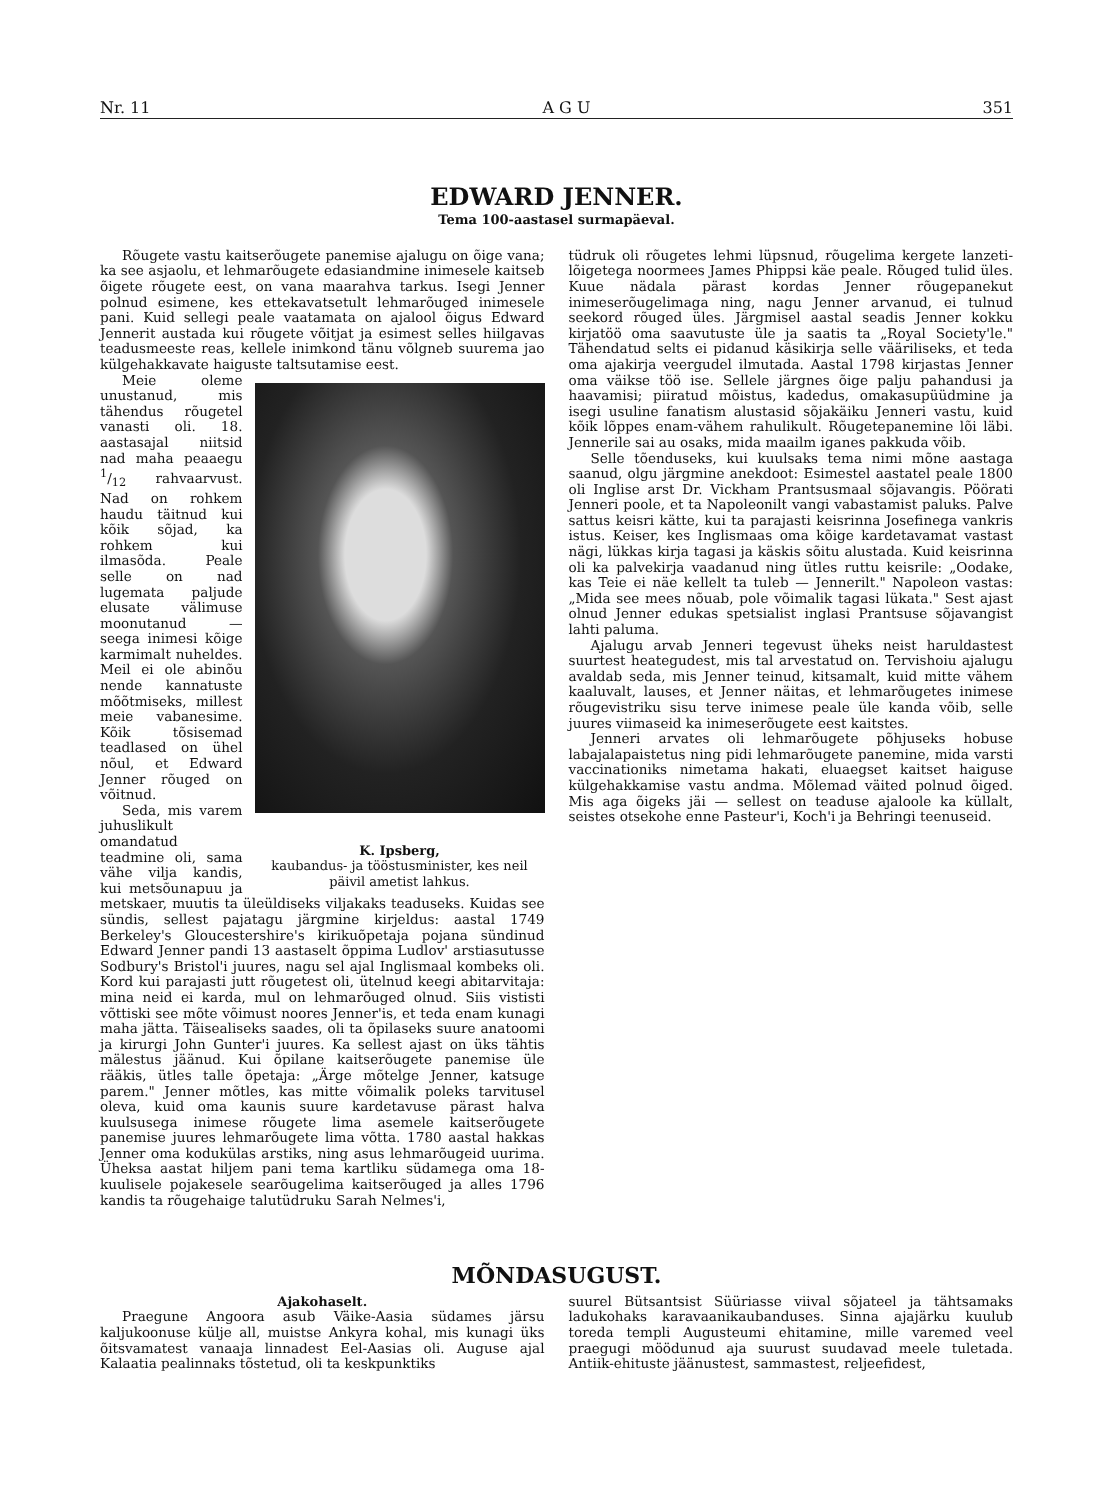Nr. 11 A G U 351
EDWARD JENNER.
Tema 100-aastasel surmapäeval.
Rõugete vastu kaitserõugete panemise ajalugu on õige vana; ka see asjaolu, et lehmarõugete edasiandmine inimesele kaitseb õigete rõugete eest, on vana maarahva tarkus. Isegi Jenner polnud esimene, kes ettekavatsetult lehmarõuged inimesele pani. Kuid sellegi peale vaatamata on ajalool õigus Edward Jennerit austada kui rõugete võitjat ja esimest selles hiilgavas teadusmeeste reas, kellele inimkond tänu võlgneb suurema jao külgehakkavate haiguste taltsutamise eest.
K. Ipsberg,
kaubandus- ja tööstusminister, kes neil päivil ametist lahkus.
Meie oleme unustanud, mis tähendus rõugetel vanasti oli. 18. aastasajal niitsid nad maha peaaegu 1/12 rahvaarvust. Nad on rohkem haudu täitnud kui kõik sõjad, ka rohkem kui ilmasõda. Peale selle on nad lugemata paljude elusate välimuse moonutanud — seega inimesi kõige karmimalt nuheldes. Meil ei ole abinõu nende kannatuste mõõtmiseks, millest meie vabanesime. Kõik tõsisemad teadlased on ühel nõul, et Edward Jenner rõuged on võitnud.
Seda, mis varem juhuslikult omandatud teadmine oli, sama vähe vilja kandis, kui metsõunapuu ja metskaer, muutis ta üleüldiseks viljakaks teaduseks. Kuidas see sündis, sellest pajatagu järgmine kirjeldus: aastal 1749 Berkeley's Gloucestershire's kirikuõpetaja pojana sündinud Edward Jenner pandi 13 aastaselt õppima Ludlov' arstiasutusse Sodbury's Bristol'i juures, nagu sel ajal Inglismaal kombeks oli. Kord kui parajasti jutt rõugetest oli, ütelnud keegi abitarvitaja: mina neid ei karda, mul on lehmarõuged olnud. Siis vististi võttiski see mõte võimust noores Jenner'is, et teda enam kunagi maha jätta. Täisealiseks saades, oli ta õpilaseks suure anatoomi ja kirurgi John Gunter'i juures. Ka sellest ajast on üks tähtis mälestus jäänud. Kui õpilane kaitserõugete panemise üle rääkis, ütles talle õpetaja: „Ärge mõtelge Jenner, katsuge parem." Jenner mõtles, kas mitte võimalik poleks tarvitusel oleva, kuid oma kaunis suure kardetavuse pärast halva kuulsusega inimese rõugete lima asemele kaitserõugete panemise juures lehmarõugete lima võtta. 1780 aastal hakkas Jenner oma kodukülas arstiks, ning asus lehmarõugeid uurima. Üheksa aastat hiljem pani tema kartliku südamega oma 18-kuulisele pojakesele searõugelima kaitserõuged ja alles 1796 kandis ta rõugehaige talutüdruku Sarah Nelmes'i,
tüdruk oli rõugetes lehmi lüpsnud, rõugelima kergete lanzeti-lõigetega noormees James Phippsi käe peale. Rõuged tulid üles. Kuue nädala pärast kordas Jenner rõugepanekut inimeserõugelimaga ning, nagu Jenner arvanud, ei tulnud seekord rõuged üles. Järgmisel aastal seadis Jenner kokku kirjatöö oma saavutuste üle ja saatis ta „Royal Society'le." Tähendatud selts ei pidanud käsikirja selle vääriliseks, et teda oma ajakirja veergudel ilmutada. Aastal 1798 kirjastas Jenner oma väikse töö ise. Sellele järgnes õige palju pahandusi ja haavamisi; piiratud mõistus, kadedus, omakasupüüdmine ja isegi usuline fanatism alustasid sõjakäiku Jenneri vastu, kuid kõik lõppes enam-vähem rahulikult. Rõugetepanemine lõi läbi. Jennerile sai au osaks, mida maailm iganes pakkuda võib.
Selle tõenduseks, kui kuulsaks tema nimi mõne aastaga saanud, olgu järgmine anekdoot: Esimestel aastatel peale 1800 oli Inglise arst Dr. Vickham Prantsusmaal sõjavangis. Pöörati Jenneri poole, et ta Napoleonilt vangi vabastamist paluks. Palve sattus keisri kätte, kui ta parajasti keisrinna Josefinega vankris istus. Keiser, kes Inglismaas oma kõige kardetavamat vastast nägi, lükkas kirja tagasi ja käskis sõitu alustada. Kuid keisrinna oli ka palvekirja vaadanud ning ütles ruttu keisrile: „Oodake, kas Teie ei näe kellelt ta tuleb — Jennerilt." Napoleon vastas: „Mida see mees nõuab, pole võimalik tagasi lükata." Sest ajast olnud Jenner edukas spetsialist inglasi Prantsuse sõjavangist lahti paluma.
Ajalugu arvab Jenneri tegevust üheks neist haruldastest suurtest heategudest, mis tal arvestatud on. Tervishoiu ajalugu avaldab seda, mis Jenner teinud, kitsamalt, kuid mitte vähem kaaluvalt, lauses, et Jenner näitas, et lehmarõugetes inimese rõugevistriku sisu terve inimese peale üle kanda võib, selle juures viimaseid ka inimeserõugete eest kaitstes.
Jenneri arvates oli lehmarõugete põhjuseks hobuse labajalapaistetus ning pidi lehmarõugete panemine, mida varsti vaccinationiks nimetama hakati, eluaegset kaitset haiguse külgehakkamise vastu andma. Mõlemad väited polnud õiged. Mis aga õigeks jäi — sellest on teaduse ajaloole ka küllalt, seistes otsekohe enne Pasteur'i, Koch'i ja Behringi teenuseid.
MÕNDASUGUST.
Ajakohaselt.
Praegune Angoora asub Väike-Aasia südames järsu kaljukoonuse külje all, muistse Ankyra kohal, mis kunagi üks õitsvamatest vanaaja linnadest Eel-Aasias oli. Auguse ajal Kalaatia pealinnaks tõstetud, oli ta keskpunktiks
suurel Bütsantsist Süüriasse viival sõjateel ja tähtsamaks ladukohaks karavaanikaubanduses. Sinna ajajärku kuulub toreda templi Augusteumi ehitamine, mille varemed veel praegugi möödunud aja suurust suudavad meele tuletada. Antiik-ehituste jäänustest, sammastest, reljeefidest,